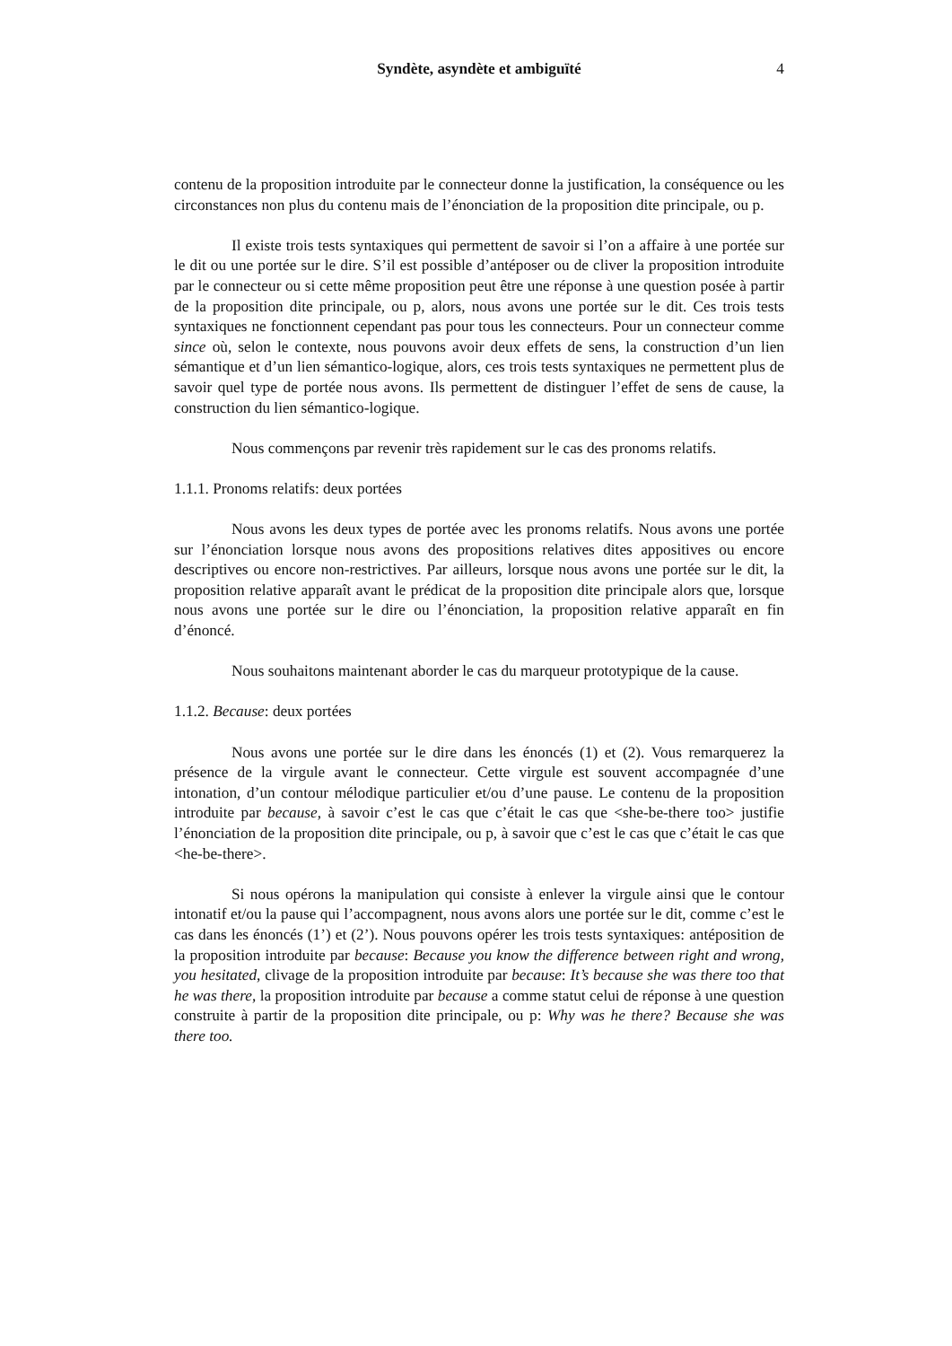Syndète, asyndète et ambiguïté
4
contenu de la proposition introduite par le connecteur donne la justification, la conséquence ou les circonstances non plus du contenu mais de l’énonciation de la proposition dite principale, ou p.
Il existe trois tests syntaxiques qui permettent de savoir si l’on a affaire à une portée sur le dit ou une portée sur le dire. S’il est possible d’antéposer ou de cliver la proposition introduite par le connecteur ou si cette même proposition peut être une réponse à une question posée à partir de la proposition dite principale, ou p, alors, nous avons une portée sur le dit. Ces trois tests syntaxiques ne fonctionnent cependant pas pour tous les connecteurs. Pour un connecteur comme since où, selon le contexte, nous pouvons avoir deux effets de sens, la construction d’un lien sémantique et d’un lien sémantico-logique, alors, ces trois tests syntaxiques ne permettent plus de savoir quel type de portée nous avons. Ils permettent de distinguer l’effet de sens de cause, la construction du lien sémantico-logique.
Nous commençons par revenir très rapidement sur le cas des pronoms relatifs.
1.1.1. Pronoms relatifs: deux portées
Nous avons les deux types de portée avec les pronoms relatifs. Nous avons une portée sur l’énonciation lorsque nous avons des propositions relatives dites appositives ou encore descriptives ou encore non-restrictives. Par ailleurs, lorsque nous avons une portée sur le dit, la proposition relative apparaît avant le prédicat de la proposition dite principale alors que, lorsque nous avons une portée sur le dire ou l’énonciation, la proposition relative apparaît en fin d’énoncé.
Nous souhaitons maintenant aborder le cas du marqueur prototypique de la cause.
1.1.2. Because: deux portées
Nous avons une portée sur le dire dans les énoncés (1) et (2). Vous remarquerez la présence de la virgule avant le connecteur. Cette virgule est souvent accompagnée d’une intonation, d’un contour mélodique particulier et/ou d’une pause. Le contenu de la proposition introduite par because, à savoir c’est le cas que c’était le cas que <she-be-there too> justifie l’énonciation de la proposition dite principale, ou p, à savoir que c’est le cas que c’était le cas que <he-be-there>.
Si nous opérons la manipulation qui consiste à enlever la virgule ainsi que le contour intonatif et/ou la pause qui l’accompagnent, nous avons alors une portée sur le dit, comme c’est le cas dans les énoncés (1’) et (2’). Nous pouvons opérer les trois tests syntaxiques: antéposition de la proposition introduite par because: Because you know the difference between right and wrong, you hesitated, clivage de la proposition introduite par because: It’s because she was there too that he was there, la proposition introduite par because a comme statut celui de réponse à une question construite à partir de la proposition dite principale, ou p: Why was he there? Because she was there too.